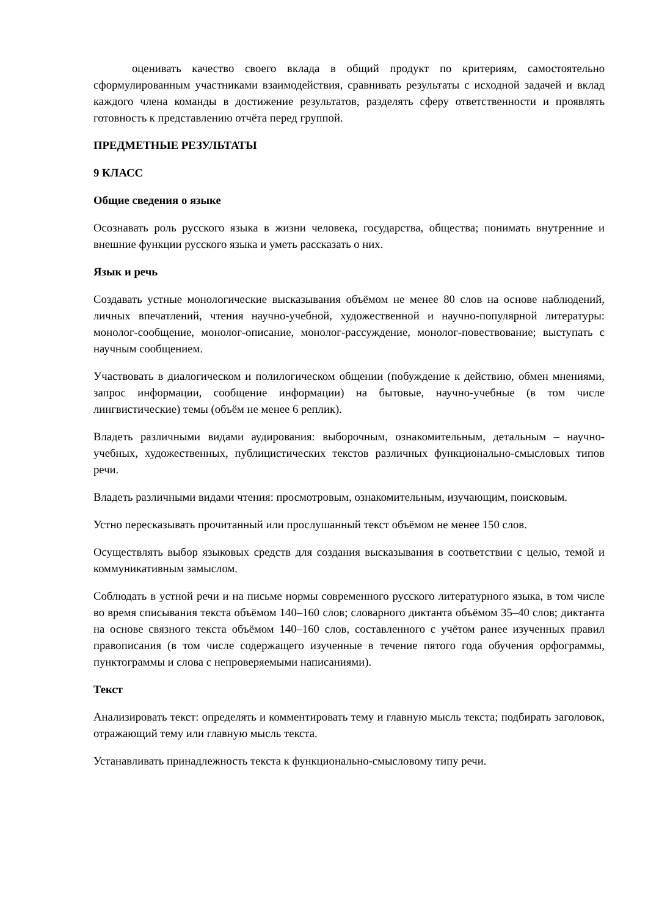оценивать качество своего вклада в общий продукт по критериям, самостоятельно сформулированным участниками взаимодействия, сравнивать результаты с исходной задачей и вклад каждого члена команды в достижение результатов, разделять сферу ответственности и проявлять готовность к представлению отчёта перед группой.
ПРЕДМЕТНЫЕ РЕЗУЛЬТАТЫ
9 КЛАСС
Общие сведения о языке
Осознавать роль русского языка в жизни человека, государства, общества; понимать внутренние и внешние функции русского языка и уметь рассказать о них.
Язык и речь
Создавать устные монологические высказывания объёмом не менее 80 слов на основе наблюдений, личных впечатлений, чтения научно-учебной, художественной и научно-популярной литературы: монолог-сообщение, монолог-описание, монолог-рассуждение, монолог-повествование; выступать с научным сообщением.
Участвовать в диалогическом и полилогическом общении (побуждение к действию, обмен мнениями, запрос информации, сообщение информации) на бытовые, научно-учебные (в том числе лингвистические) темы (объём не менее 6 реплик).
Владеть различными видами аудирования: выборочным, ознакомительным, детальным – научно-учебных, художественных, публицистических текстов различных функционально-смысловых типов речи.
Владеть различными видами чтения: просмотровым, ознакомительным, изучающим, поисковым.
Устно пересказывать прочитанный или прослушанный текст объёмом не менее 150 слов.
Осуществлять выбор языковых средств для создания высказывания в соответствии с целью, темой и коммуникативным замыслом.
Соблюдать в устной речи и на письме нормы современного русского литературного языка, в том числе во время списывания текста объёмом 140–160 слов; словарного диктанта объёмом 35–40 слов; диктанта на основе связного текста объёмом 140–160 слов, составленного с учётом ранее изученных правил правописания (в том числе содержащего изученные в течение пятого года обучения орфограммы, пунктограммы и слова с непроверяемыми написаниями).
Текст
Анализировать текст: определять и комментировать тему и главную мысль текста; подбирать заголовок, отражающий тему или главную мысль текста.
Устанавливать принадлежность текста к функционально-смысловому типу речи.